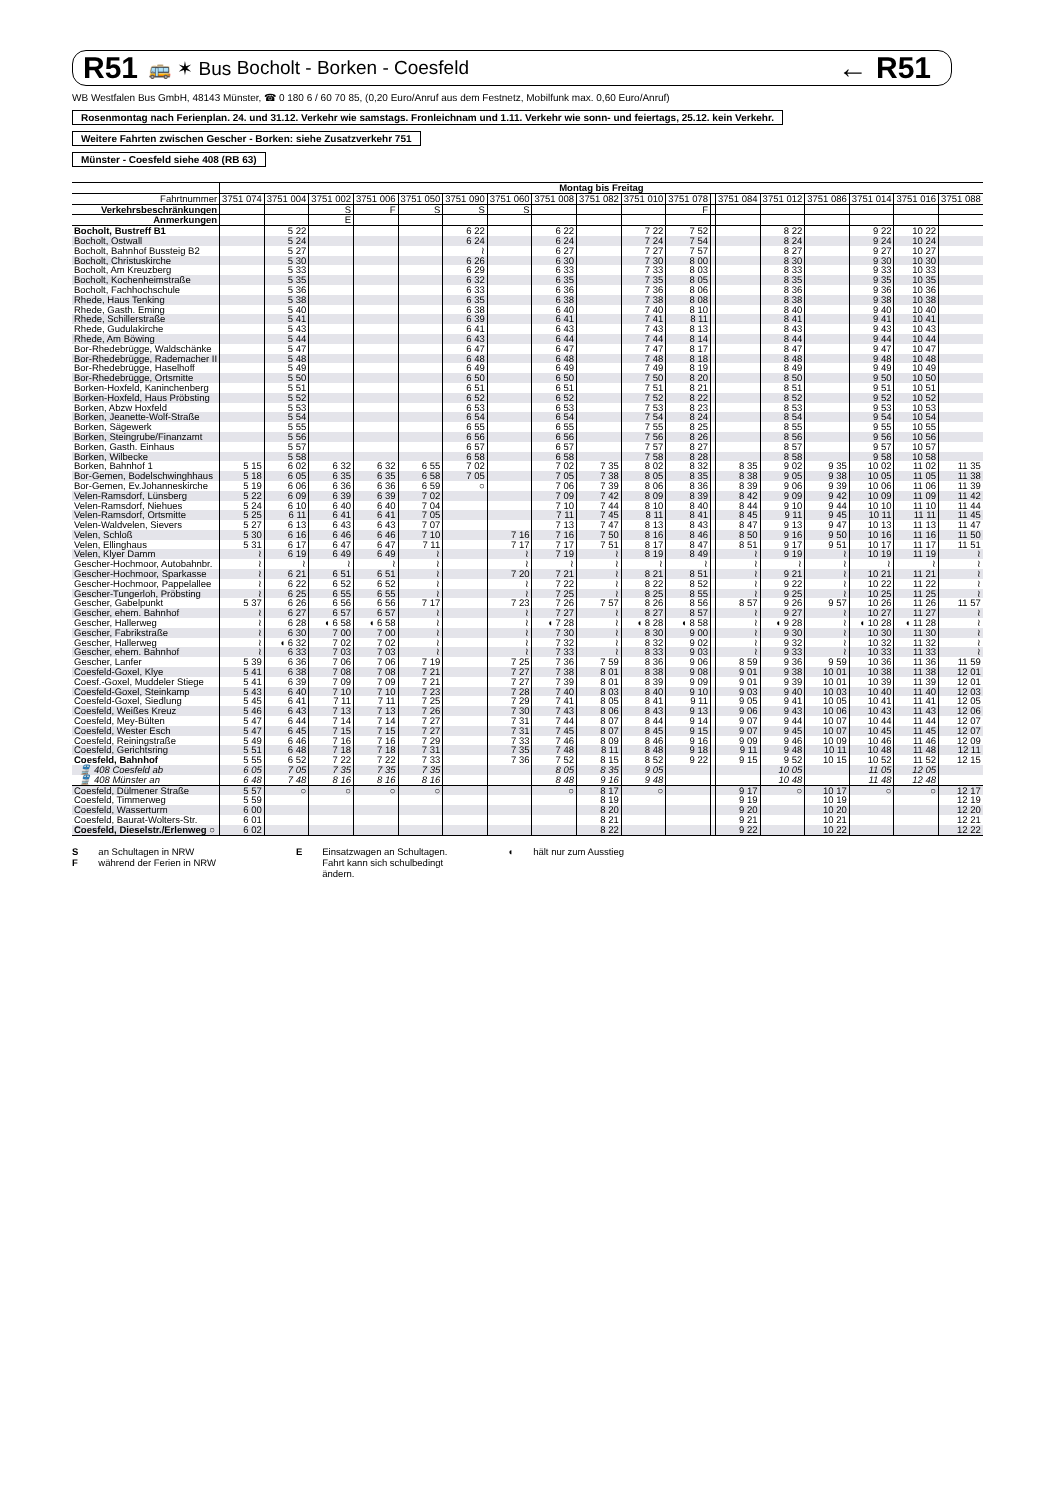R51 🚌 ✶ Bus Bocholt - Borken - Coesfeld ← R51
WB Westfalen Bus GmbH, 48143 Münster, ☎ 0 180 6 / 60 70 85, (0,20 Euro/Anruf aus dem Festnetz, Mobilfunk max. 0,60 Euro/Anruf)
Rosenmontag nach Ferienplan. 24. und 31.12. Verkehr wie samstags. Fronleichnam und 1.11. Verkehr wie sonn- und feiertags, 25.12. kein Verkehr.
Weitere Fahrten zwischen Gescher - Borken: siehe Zusatzverkehr 751
Münster - Coesfeld siehe 408 (RB 63)
| | Montag bis Freitag | | | | | | | | | | | | | | | | | |
| --- | --- | --- | --- | --- | --- | --- | --- | --- | --- | --- | --- | --- | --- | --- | --- | --- | --- | --- |
| Fahrtnummer | 3751 074 | 3751 004 | 3751 002 | 3751 006 | 3751 050 | 3751 090 | 3751 060 | 3751 008 | 3751 082 | 3751 010 | 3751 078 | | 3751 084 | 3751 012 | 3751 086 | 3751 014 | 3751 016 | 3751 088 |
| Verkehrsbeschränkungen | | | S | F | S | S | S | | | | F | | | | | | | |
| Anmerkungen | | | E | | | | | | | | | | | | | | | |
| Bocholt, Bustreff B1 | | 5 22 | | | | 6 22 | | 6 22 | | 7 22 | 7 52 | | | 8 22 | | 9 22 | 10 22 | |
| Bocholt, Ostwall | | 5 24 | | | | 6 24 | | 6 24 | | 7 24 | 7 54 | | | 8 24 | | 9 24 | 10 24 | |
| Bocholt, Bahnhof Bussteig B2 | | 5 27 | | | | ≀ | | 6 27 | | 7 27 | 7 57 | | | 8 27 | | 9 27 | 10 27 | |
| Bocholt, Christuskirche | | 5 30 | | | | 6 26 | | 6 30 | | 7 30 | 8 00 | | | 8 30 | | 9 30 | 10 30 | |
| Bocholt, Am Kreuzberg | | 5 33 | | | | 6 29 | | 6 33 | | 7 33 | 8 03 | | | 8 33 | | 9 33 | 10 33 | |
| Bocholt, Kochenheimstraße | | 5 35 | | | | 6 32 | | 6 35 | | 7 35 | 8 05 | | | 8 35 | | 9 35 | 10 35 | |
| Bocholt, Fachhochschule | | 5 36 | | | | 6 33 | | 6 36 | | 7 36 | 8 06 | | | 8 36 | | 9 36 | 10 36 | |
| Rhede, Haus Tenking | | 5 38 | | | | 6 35 | | 6 38 | | 7 38 | 8 08 | | | 8 38 | | 9 38 | 10 38 | |
| Rhede, Gasth. Eming | | 5 40 | | | | 6 38 | | 6 40 | | 7 40 | 8 10 | | | 8 40 | | 9 40 | 10 40 | |
| Rhede, Schillerstraße | | 5 41 | | | | 6 39 | | 6 41 | | 7 41 | 8 11 | | | 8 41 | | 9 41 | 10 41 | |
| Rhede, Gudulakirche | | 5 43 | | | | 6 41 | | 6 43 | | 7 43 | 8 13 | | | 8 43 | | 9 43 | 10 43 | |
| Rhede, Am Böwing | | 5 44 | | | | 6 43 | | 6 44 | | 7 44 | 8 14 | | | 8 44 | | 9 44 | 10 44 | |
| Bor-Rhedebrügge, Waldschänke | | 5 47 | | | | 6 47 | | 6 47 | | 7 47 | 8 17 | | | 8 47 | | 9 47 | 10 47 | |
| Bor-Rhedebrügge, Rademacher II | | 5 48 | | | | 6 48 | | 6 48 | | 7 48 | 8 18 | | | 8 48 | | 9 48 | 10 48 | |
| Bor-Rhedebrügge, Haselhoff | | 5 49 | | | | 6 49 | | 6 49 | | 7 49 | 8 19 | | | 8 49 | | 9 49 | 10 49 | |
| Bor-Rhedebrügge, Ortsmitte | | 5 50 | | | | 6 50 | | 6 50 | | 7 50 | 8 20 | | | 8 50 | | 9 50 | 10 50 | |
| Borken-Hoxfeld, Kaninchenberg | | 5 51 | | | | 6 51 | | 6 51 | | 7 51 | 8 21 | | | 8 51 | | 9 51 | 10 51 | |
| Borken-Hoxfeld, Haus Pröbsting | | 5 52 | | | | 6 52 | | 6 52 | | 7 52 | 8 22 | | | 8 52 | | 9 52 | 10 52 | |
| Borken, Abzw Hoxfeld | | 5 53 | | | | 6 53 | | 6 53 | | 7 53 | 8 23 | | | 8 53 | | 9 53 | 10 53 | |
| Borken, Jeanette-Wolf-Straße | | 5 54 | | | | 6 54 | | 6 54 | | 7 54 | 8 24 | | | 8 54 | | 9 54 | 10 54 | |
| Borken, Sägewerk | | 5 55 | | | | 6 55 | | 6 55 | | 7 55 | 8 25 | | | 8 55 | | 9 55 | 10 55 | |
| Borken, Steingrube/Finanzamt | | 5 56 | | | | 6 56 | | 6 56 | | 7 56 | 8 26 | | | 8 56 | | 9 56 | 10 56 | |
| Borken, Gasth. Einhaus | | 5 57 | | | | 6 57 | | 6 57 | | 7 57 | 8 27 | | | 8 57 | | 9 57 | 10 57 | |
| Borken, Wilbecke | | 5 58 | | | | 6 58 | | 6 58 | | 7 58 | 8 28 | | | 8 58 | | 9 58 | 10 58 | |
| Borken, Bahnhof 1 | 5 15 | 6 02 | 6 32 | 6 32 | 6 55 | 7 02 | | 7 02 | 7 35 | 8 02 | 8 32 | | 8 35 | 9 02 | 9 35 | 10 02 | 11 02 | 11 35 |
| Bor-Gemen, Bodelschwinghhaus | 5 18 | 6 05 | 6 35 | 6 35 | 6 58 | 7 05 | | 7 05 | 7 38 | 8 05 | 8 35 | | 8 38 | 9 05 | 9 38 | 10 05 | 11 05 | 11 38 |
| Bor-Gemen, Ev.Johanneskirche | 5 19 | 6 06 | 6 36 | 6 36 | 6 59 | ○ | | 7 06 | 7 39 | 8 06 | 8 36 | | 8 39 | 9 06 | 9 39 | 10 06 | 11 06 | 11 39 |
| Velen-Ramsdorf, Lünsberg | 5 22 | 6 09 | 6 39 | 6 39 | 7 02 | | | 7 09 | 7 42 | 8 09 | 8 39 | | 8 42 | 9 09 | 9 42 | 10 09 | 11 09 | 11 42 |
| Velen-Ramsdorf, Niehues | 5 24 | 6 10 | 6 40 | 6 40 | 7 04 | | | 7 10 | 7 44 | 8 10 | 8 40 | | 8 44 | 9 10 | 9 44 | 10 10 | 11 10 | 11 44 |
| Velen-Ramsdorf, Ortsmitte | 5 25 | 6 11 | 6 41 | 6 41 | 7 05 | | | 7 11 | 7 45 | 8 11 | 8 41 | | 8 45 | 9 11 | 9 45 | 10 11 | 11 11 | 11 45 |
| Velen-Waldvelen, Sievers | 5 27 | 6 13 | 6 43 | 6 43 | 7 07 | | | 7 13 | 7 47 | 8 13 | 8 43 | | 8 47 | 9 13 | 9 47 | 10 13 | 11 13 | 11 47 |
| Velen, Schloß | 5 30 | 6 16 | 6 46 | 6 46 | 7 10 | | 7 16 | 7 16 | 7 50 | 8 16 | 8 46 | | 8 50 | 9 16 | 9 50 | 10 16 | 11 16 | 11 50 |
| Velen, Ellinghaus | 5 31 | 6 17 | 6 47 | 6 47 | 7 11 | | 7 17 | 7 17 | 7 51 | 8 17 | 8 47 | | 8 51 | 9 17 | 9 51 | 10 17 | 11 17 | 11 51 |
| Velen, Klyer Damm | ≀ | 6 19 | 6 49 | 6 49 | ≀ | | ≀ | 7 19 | ≀ | 8 19 | 8 49 | | ≀ | 9 19 | ≀ | 10 19 | 11 19 | ≀ |
| Gescher-Hochmoor, Autobahnbr. | ≀ | ≀ | ≀ | ≀ | ≀ | | ≀ | ≀ | ≀ | ≀ | ≀ | | ≀ | ≀ | ≀ | ≀ | ≀ | ≀ |
| Gescher-Hochmoor, Sparkasse | ≀ | 6 21 | 6 51 | 6 51 | ≀ | | 7 20 | 7 21 | ≀ | 8 21 | 8 51 | | ≀ | 9 21 | ≀ | 10 21 | 11 21 | ≀ |
| Gescher-Hochmoor, Pappelallee | ≀ | 6 22 | 6 52 | 6 52 | ≀ | | ≀ | 7 22 | ≀ | 8 22 | 8 52 | | ≀ | 9 22 | ≀ | 10 22 | 11 22 | ≀ |
| Gescher-Tungerloh, Pröbsting | ≀ | 6 25 | 6 55 | 6 55 | ≀ | | ≀ | 7 25 | ≀ | 8 25 | 8 55 | | ≀ | 9 25 | ≀ | 10 25 | 11 25 | ≀ |
| Gescher, Gabelpunkt | 5 37 | 6 26 | 6 56 | 6 56 | 7 17 | | 7 23 | 7 26 | 7 57 | 8 26 | 8 56 | | 8 57 | 9 26 | 9 57 | 10 26 | 11 26 | 11 57 |
| Gescher, ehem. Bahnhof | ≀ | 6 27 | 6 57 | 6 57 | ≀ | | ≀ | 7 27 | ≀ | 8 27 | 8 57 | | ≀ | 9 27 | ≀ | 10 27 | 11 27 | ≀ |
| Gescher, Hallerweg | ≀ | 6 28 | ◖ 6 58 | ◖ 6 58 | ≀ | | ≀ | ◖ 7 28 | ≀ | ◖ 8 28 | ◖ 8 58 | | ≀ | ◖ 9 28 | ≀ | ◖ 10 28 | ◖ 11 28 | ≀ |
| Gescher, Fabrikstraße | ≀ | 6 30 | 7 00 | 7 00 | ≀ | | ≀ | 7 30 | ≀ | 8 30 | 9 00 | | ≀ | 9 30 | ≀ | 10 30 | 11 30 | ≀ |
| Gescher, Hallerweg | ≀ | ◖ 6 32 | 7 02 | 7 02 | ≀ | | ≀ | 7 32 | ≀ | 8 32 | 9 02 | | ≀ | 9 32 | ≀ | 10 32 | 11 32 | ≀ |
| Gescher, ehem. Bahnhof | ≀ | 6 33 | 7 03 | 7 03 | ≀ | | ≀ | 7 33 | ≀ | 8 33 | 9 03 | | ≀ | 9 33 | ≀ | 10 33 | 11 33 | ≀ |
| Gescher, Lanfer | 5 39 | 6 36 | 7 06 | 7 06 | 7 19 | | 7 25 | 7 36 | 7 59 | 8 36 | 9 06 | | 8 59 | 9 36 | 9 59 | 10 36 | 11 36 | 11 59 |
| Coesfeld-Goxel, Klye | 5 41 | 6 38 | 7 08 | 7 08 | 7 21 | | 7 27 | 7 38 | 8 01 | 8 38 | 9 08 | | 9 01 | 9 38 | 10 01 | 10 38 | 11 38 | 12 01 |
| Coesf.-Goxel, Muddeler Stiege | 5 41 | 6 39 | 7 09 | 7 09 | 7 21 | | 7 27 | 7 39 | 8 01 | 8 39 | 9 09 | | 9 01 | 9 39 | 10 01 | 10 39 | 11 39 | 12 01 |
| Coesfeld-Goxel, Steinkamp | 5 43 | 6 40 | 7 10 | 7 10 | 7 23 | | 7 28 | 7 40 | 8 03 | 8 40 | 9 10 | | 9 03 | 9 40 | 10 03 | 10 40 | 11 40 | 12 03 |
| Coesfeld-Goxel, Siedlung | 5 45 | 6 41 | 7 11 | 7 11 | 7 25 | | 7 29 | 7 41 | 8 05 | 8 41 | 9 11 | | 9 05 | 9 41 | 10 05 | 10 41 | 11 41 | 12 05 |
| Coesfeld, Weißes Kreuz | 5 46 | 6 43 | 7 13 | 7 13 | 7 26 | | 7 30 | 7 43 | 8 06 | 8 43 | 9 13 | | 9 06 | 9 43 | 10 06 | 10 43 | 11 43 | 12 06 |
| Coesfeld, Mey-Bülten | 5 47 | 6 44 | 7 14 | 7 14 | 7 27 | | 7 31 | 7 44 | 8 07 | 8 44 | 9 14 | | 9 07 | 9 44 | 10 07 | 10 44 | 11 44 | 12 07 |
| Coesfeld, Wester Esch | 5 47 | 6 45 | 7 15 | 7 15 | 7 27 | | 7 31 | 7 45 | 8 07 | 8 45 | 9 15 | | 9 07 | 9 45 | 10 07 | 10 45 | 11 45 | 12 07 |
| Coesfeld, Reiningstraße | 5 49 | 6 46 | 7 16 | 7 16 | 7 29 | | 7 33 | 7 46 | 8 09 | 8 46 | 9 16 | | 9 09 | 9 46 | 10 09 | 10 46 | 11 46 | 12 09 |
| Coesfeld, Gerichtsring | 5 51 | 6 48 | 7 18 | 7 18 | 7 31 | | 7 35 | 7 48 | 8 11 | 8 48 | 9 18 | | 9 11 | 9 48 | 10 11 | 10 48 | 11 48 | 12 11 |
| Coesfeld, Bahnhof | 5 55 | 6 52 | 7 22 | 7 22 | 7 33 | | 7 36 | 7 52 | 8 15 | 8 52 | 9 22 | | 9 15 | 9 52 | 10 15 | 10 52 | 11 52 | 12 15 |
| 🚆 408 Coesfeld ab | 6 05 | 7 05 | 7 35 | 7 35 | 7 35 | | | 8 05 | 8 35 | 9 05 | | | | 10 05 | | 11 05 | 12 05 | |
| 🚆 408 Münster an | 6 48 | 7 48 | 8 16 | 8 16 | 8 16 | | | 8 48 | 9 16 | 9 48 | | | | 10 48 | | 11 48 | 12 48 | |
| Coesfeld, Dülmener Straße | 5 57 | ○ | ○ | ○ | ○ | | | ○ | 8 17 | ○ | | | 9 17 | ○ | 10 17 | ○ | ○ | 12 17 |
| Coesfeld, Timmerweg | 5 59 | | | | | | | | 8 19 | | | | 9 19 | | 10 19 | | | 12 19 |
| Coesfeld, Wasserturm | 6 00 | | | | | | | | 8 20 | | | | 9 20 | | 10 20 | | | 12 20 |
| Coesfeld, Baurat-Wolters-Str. | 6 01 | | | | | | | | 8 21 | | | | 9 21 | | 10 21 | | | 12 21 |
| Coesfeld, Dieselstr./Erlenweg ○ | 6 02 | | | | | | | | 8 22 | | | | 9 22 | | 10 22 | | | 12 22 |
S
F an Schultagen in NRW
während der Ferien in NRW
E Einsatzwagen an Schultagen.
Fahrt kann sich schulbedingt
ändern.
◖ hält nur zum Ausstieg